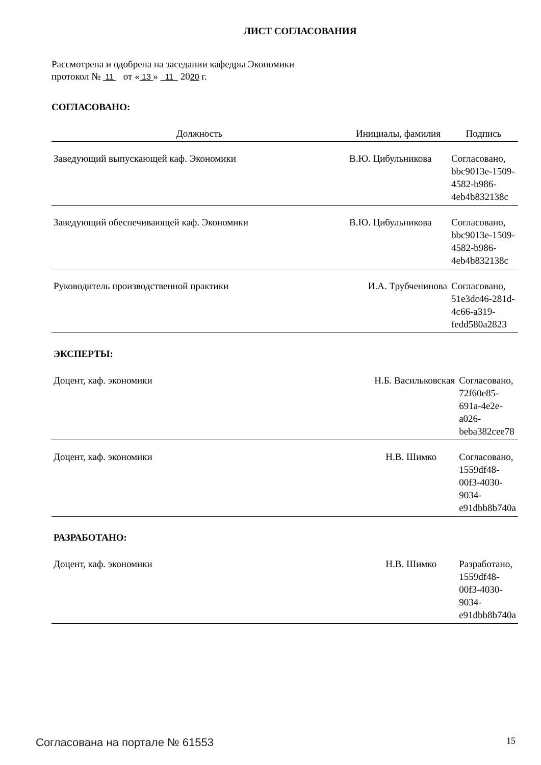ЛИСТ СОГЛАСОВАНИЯ
Рассмотрена и одобрена на заседании кафедры Экономики
протокол № 11 от « 13 » 11 2020 г.
СОГЛАСОВАНО:
| Должность | Инициалы, фамилия | Подпись |
| --- | --- | --- |
| Заведующий выпускающей каф. Экономики | В.Ю. Цибульникова | Согласовано, bbc9013e-1509-4582-b986-4eb4b832138c |
| Заведующий обеспечивающей каф. Экономики | В.Ю. Цибульникова | Согласовано, bbc9013e-1509-4582-b986-4eb4b832138c |
| Руководитель производственной практики | И.А. Трубченинова | Согласовано, 51e3dc46-281d-4c66-a319-fedd580a2823 |
ЭКСПЕРТЫ:
| Доцент, каф. экономики | Н.Б. Васильковская | Согласовано, 72f60e85-691a-4e2e-a026-beba382cee78 |
| Доцент, каф. экономики | Н.В. Шимко | Согласовано, 1559df48-00f3-4030-9034-e91dbb8b740a |
РАЗРАБОТАНО:
| Доцент, каф. экономики | Н.В. Шимко | Разработано, 1559df48-00f3-4030-9034-e91dbb8b740a |
Согласована на портале № 61553 15